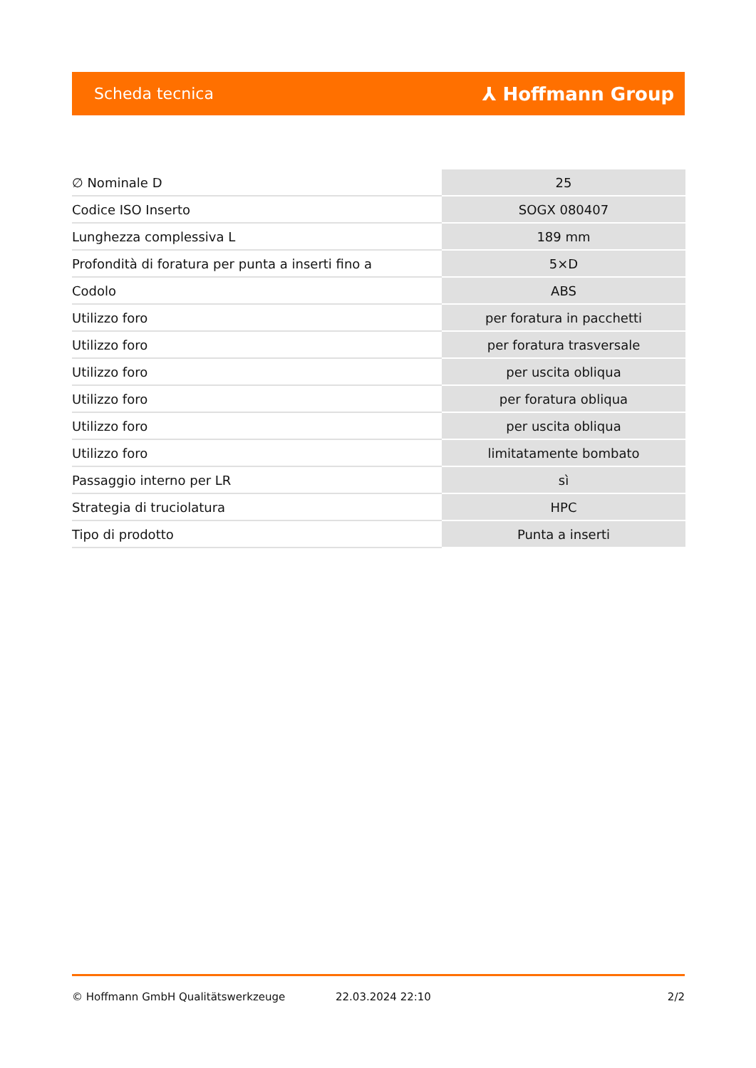Scheda tecnica ⅄ Hoffmann Group
| ∅ Nominale D | 25 |
| Codice ISO Inserto | SOGX 080407 |
| Lunghezza complessiva L | 189 mm |
| Profondità di foratura per punta a inserti fino a | 5×D |
| Codolo | ABS |
| Utilizzo foro | per foratura in pacchetti |
| Utilizzo foro | per foratura trasversale |
| Utilizzo foro | per uscita obliqua |
| Utilizzo foro | per foratura obliqua |
| Utilizzo foro | per uscita obliqua |
| Utilizzo foro | limitatamente bombato |
| Passaggio interno per LR | sì |
| Strategia di truciolatura | HPC |
| Tipo di prodotto | Punta a inserti |
© Hoffmann GmbH Qualitätswerkzeuge 22.03.2024 22:10 2/2